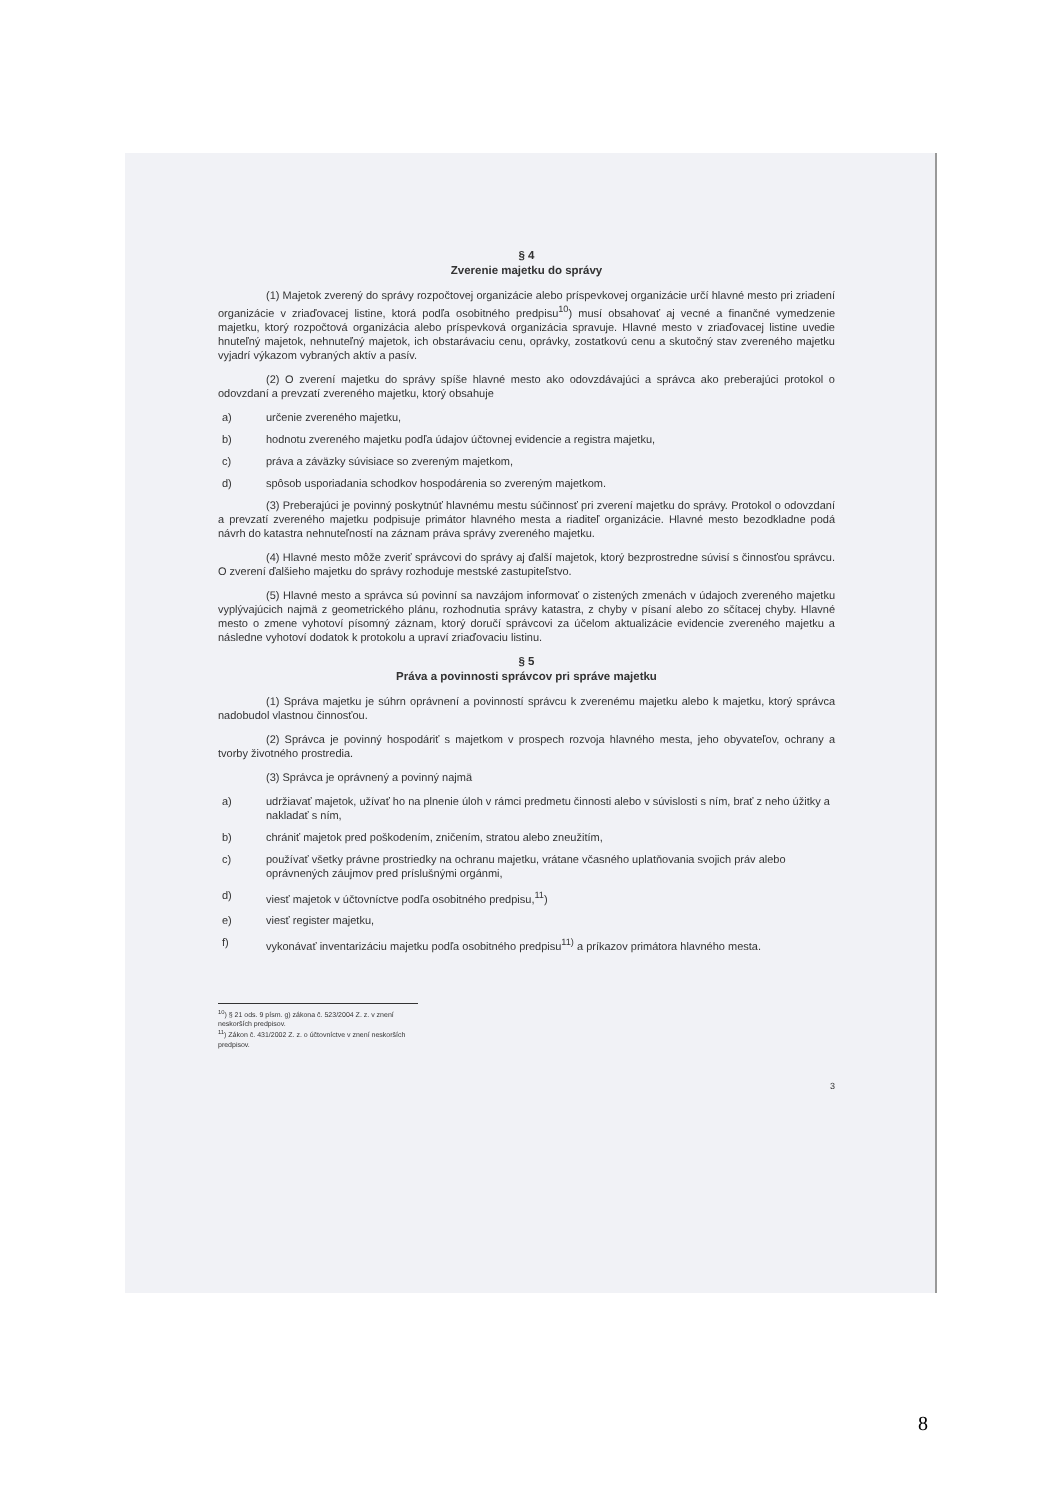§ 4
Zverenie majetku do správy
(1) Majetok zverený do správy rozpočtovej organizácie alebo príspevkovej organizácie určí hlavné mesto pri zriadení organizácie v zriaďovacej listine, ktorá podľa osobitného predpisu<sup>10</sup>) musí obsahovať aj vecné a finančné vymedzenie majetku, ktorý rozpočtová organizácia alebo príspevková organizácia spravuje. Hlavné mesto v zriaďovacej listine uvedie hnuteľný majetok, nehnuteľný majetok, ich obstarávaciu cenu, oprávky, zostatkovú cenu a skutočný stav zvereného majetku vyjadrí výkazom vybraných aktív a pasív.
(2) O zverení majetku do správy spíše hlavné mesto ako odovzdávajúci a správca ako preberajúci protokol o odovzdaní a prevzatí zvereného majetku, ktorý obsahuje
a) určenie zvereného majetku,
b) hodnotu zvereného majetku podľa údajov účtovnej evidencie a registra majetku,
c) práva a záväzky súvisiace so zvereným majetkom,
d) spôsob usporiadania schodkov hospodárenia so zvereným majetkom.
(3) Preberajúci je povinný poskytnúť hlavnému mestu súčinnosť pri zverení majetku do správy. Protokol o odovzdaní a prevzatí zvereného majetku podpisuje primátor hlavného mesta a riaditeľ organizácie. Hlavné mesto bezodkladne podá návrh do katastra nehnuteľností na záznam práva správy zvereného majetku.
(4) Hlavné mesto môže zveriť správcovi do správy aj ďalší majetok, ktorý bezprostredne súvisí s činnosťou správcu. O zverení ďalšieho majetku do správy rozhoduje mestské zastupiteľstvo.
(5) Hlavné mesto a správca sú povinní sa navzájom informovať o zistených zmenách v údajoch zvereného majetku vyplývajúcich najmä z geometrického plánu, rozhodnutia správy katastra, z chyby v písaní alebo zo sčítacej chyby. Hlavné mesto o zmene vyhotoví písomný záznam, ktorý doručí správcovi za účelom aktualizácie evidencie zvereného majetku a následne vyhotoví dodatok k protokolu a upraví zriaďovaciu listinu.
§ 5
Práva a povinnosti správcov pri správe majetku
(1) Správa majetku je súhrn oprávnení a povinností správcu k zverenému majetku alebo k majetku, ktorý správca nadobudol vlastnou činnosťou.
(2) Správca je povinný hospodáriť s majetkom v prospech rozvoja hlavného mesta, jeho obyvateľov, ochrany a tvorby životného prostredia.
(3) Správca je oprávnený a povinný najmä
a) udržiavať majetok, užívať ho na plnenie úloh v rámci predmetu činnosti alebo v súvislosti s ním, brať z neho úžitky a nakladať s ním,
b) chrániť majetok pred poškodením, zničením, stratou alebo zneužitím,
c) používať všetky právne prostriedky na ochranu majetku, vrátane včasného uplatňovania svojich práv alebo oprávnených záujmov pred príslušnými orgánmi,
d) viesť majetok v účtovníctve podľa osobitného predpisu,<sup>11</sup>)
e) viesť register majetku,
f) vykonávať inventarizáciu majetku podľa osobitného predpisu<sup>11)</sup> a príkazov primátora hlavného mesta.
<sup>10</sup>) § 21 ods. 9 písm. g) zákona č. 523/2004 Z. z. v znení neskorších predpisov.
<sup>11</sup>) Zákon č. 431/2002 Z. z. o účtovníctve v znení neskorších predpisov.
3
8